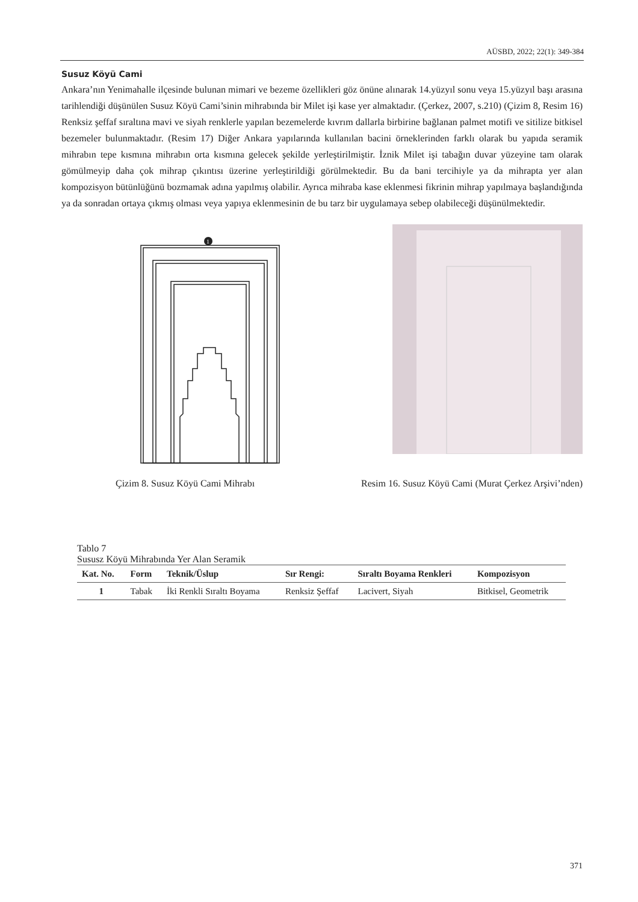AÜSBD, 2022; 22(1): 349-384
Susuz Köyü Cami
Ankara’nın Yenimahalle ilçesinde bulunan mimari ve bezeme özellikleri göz önüne alınarak 14.yüzyıl sonu veya 15.yüzyıl başı arasına tarihlendiği düşünülen Susuz Köyü Cami’sinin mihrabında bir Milet işi kase yer almaktadır. (Çerkez, 2007, s.210) (Çizim 8, Resim 16) Renksiz şeffaf sıraltına mavi ve siyah renklerle yapılan bezemelerde kıvrım dallarla birbirine bağlanan palmet motifi ve sitilize bitkisel bezemeler bulunmaktadır. (Resim 17) Diğer Ankara yapılarında kullanılan bacini örneklerinden farklı olarak bu yapıda seramik mihrabın tepe kısmına mihrabın orta kısmına gelecek şekilde yerleştirilmiştir. İznik Milet işi tabağın duvar yüzeyine tam olarak gömülmeyip daha çok mihrap çıkıntısı üzerine yerleştirildiği görülmektedir. Bu da bani tercihiyle ya da mihrapta yer alan kompozisyon bütünlüğünü bozmamak adına yapılmış olabilir. Ayrıca mihraba kase eklenmesi fikrinin mihrap yapılmaya başlandığında ya da sonradan ortaya çıkmış olması veya yapıya eklenmesinin de bu tarz bir uygulamaya sebep olabileceği düşünülmektedir.
1
Çizim 8. Susuz Köyü Cami Mihrabı Resim 16. Susuz Köyü Cami (Murat Çerkez Arşivi’nden)
Tablo 7
Sususz Köyü Mihrabında Yer Alan Seramik
| Kat. No. | Form | Teknik/Üslup | Sır Rengi: | Sıraltı Boyama Renkleri | Kompozisyon |
| --- | --- | --- | --- | --- | --- |
| 1 | Tabak | İki Renkli Sıraltı Boyama | Renksiz Şeffaf | Lacivert, Siyah | Bitkisel, Geometrik |
371